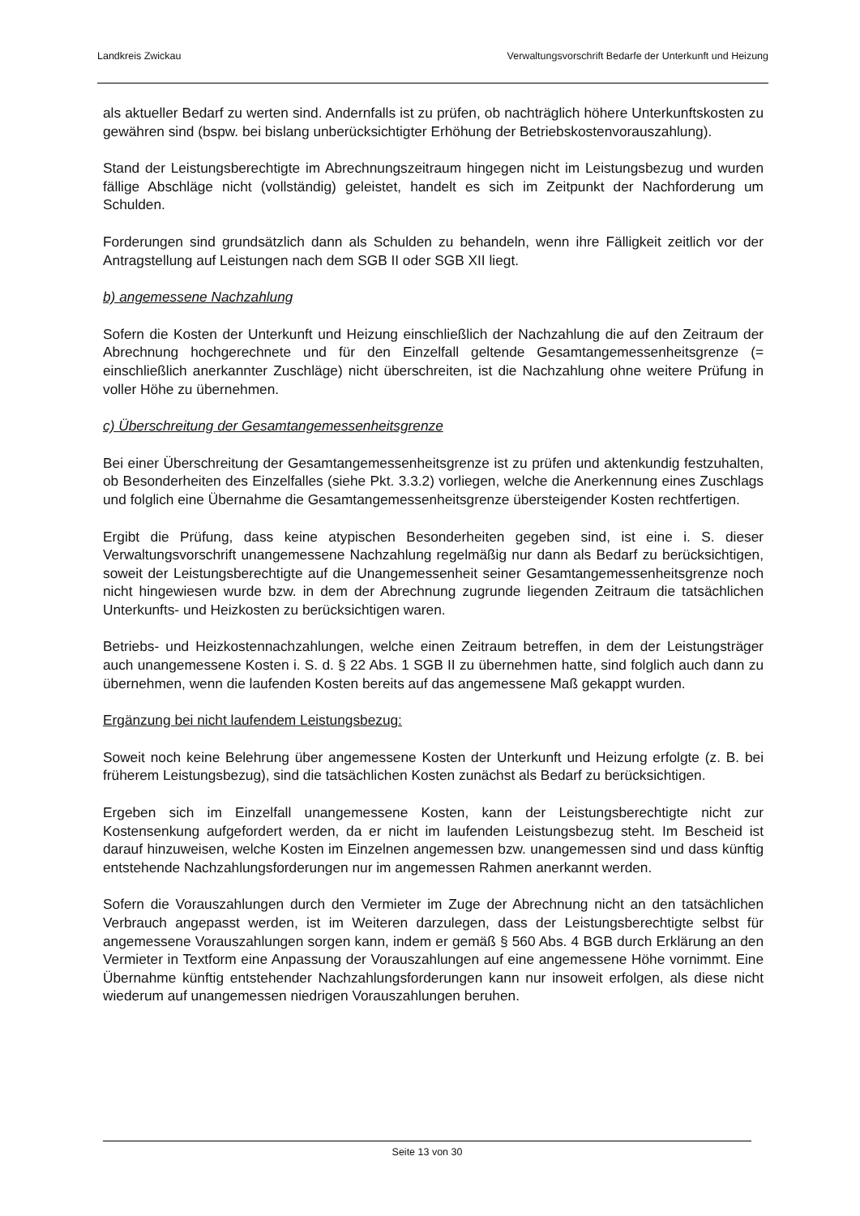Landkreis Zwickau Verwaltungsvorschrift Bedarfe der Unterkunft und Heizung
als aktueller Bedarf zu werten sind. Andernfalls ist zu prüfen, ob nachträglich höhere Unterkunftskosten zu gewähren sind (bspw. bei bislang unberücksichtigter Erhöhung der Betriebskostenvorauszahlung).
Stand der Leistungsberechtigte im Abrechnungszeitraum hingegen nicht im Leistungsbezug und wurden fällige Abschläge nicht (vollständig) geleistet, handelt es sich im Zeitpunkt der Nachforderung um Schulden.
Forderungen sind grundsätzlich dann als Schulden zu behandeln, wenn ihre Fälligkeit zeitlich vor der Antragstellung auf Leistungen nach dem SGB II oder SGB XII liegt.
b) angemessene Nachzahlung
Sofern die Kosten der Unterkunft und Heizung einschließlich der Nachzahlung die auf den Zeitraum der Abrechnung hochgerechnete und für den Einzelfall geltende Gesamtangemessenheitsgrenze (= einschließlich anerkannter Zuschläge) nicht überschreiten, ist die Nachzahlung ohne weitere Prüfung in voller Höhe zu übernehmen.
c) Überschreitung der Gesamtangemessenheitsgrenze
Bei einer Überschreitung der Gesamtangemessenheitsgrenze ist zu prüfen und aktenkundig festzuhalten, ob Besonderheiten des Einzelfalles (siehe Pkt. 3.3.2) vorliegen, welche die Anerkennung eines Zuschlags und folglich eine Übernahme die Gesamtangemessenheitsgrenze übersteigender Kosten rechtfertigen.
Ergibt die Prüfung, dass keine atypischen Besonderheiten gegeben sind, ist eine i. S. dieser Verwaltungsvorschrift unangemessene Nachzahlung regelmäßig nur dann als Bedarf zu berücksichtigen, soweit der Leistungsberechtigte auf die Unangemessenheit seiner Gesamtangemessenheitsgrenze noch nicht hingewiesen wurde bzw. in dem der Abrechnung zugrunde liegenden Zeitraum die tatsächlichen Unterkunfts- und Heizkosten zu berücksichtigen waren.
Betriebs- und Heizkostennachzahlungen, welche einen Zeitraum betreffen, in dem der Leistungsträger auch unangemessene Kosten i. S. d. § 22 Abs. 1 SGB II zu übernehmen hatte, sind folglich auch dann zu übernehmen, wenn die laufenden Kosten bereits auf das angemessene Maß gekappt wurden.
Ergänzung bei nicht laufendem Leistungsbezug:
Soweit noch keine Belehrung über angemessene Kosten der Unterkunft und Heizung erfolgte (z. B. bei früherem Leistungsbezug), sind die tatsächlichen Kosten zunächst als Bedarf zu berücksichtigen.
Ergeben sich im Einzelfall unangemessene Kosten, kann der Leistungsberechtigte nicht zur Kostensenkung aufgefordert werden, da er nicht im laufenden Leistungsbezug steht. Im Bescheid ist darauf hinzuweisen, welche Kosten im Einzelnen angemessen bzw. unangemessen sind und dass künftig entstehende Nachzahlungsforderungen nur im angemessen Rahmen anerkannt werden.
Sofern die Vorauszahlungen durch den Vermieter im Zuge der Abrechnung nicht an den tatsächlichen Verbrauch angepasst werden, ist im Weiteren darzulegen, dass der Leistungsberechtigte selbst für angemessene Vorauszahlungen sorgen kann, indem er gemäß § 560 Abs. 4 BGB durch Erklärung an den Vermieter in Textform eine Anpassung der Vorauszahlungen auf eine angemessene Höhe vornimmt. Eine Übernahme künftig entstehender Nachzahlungsforderungen kann nur insoweit erfolgen, als diese nicht wiederum auf unangemessen niedrigen Vorauszahlungen beruhen.
Seite 13 von 30